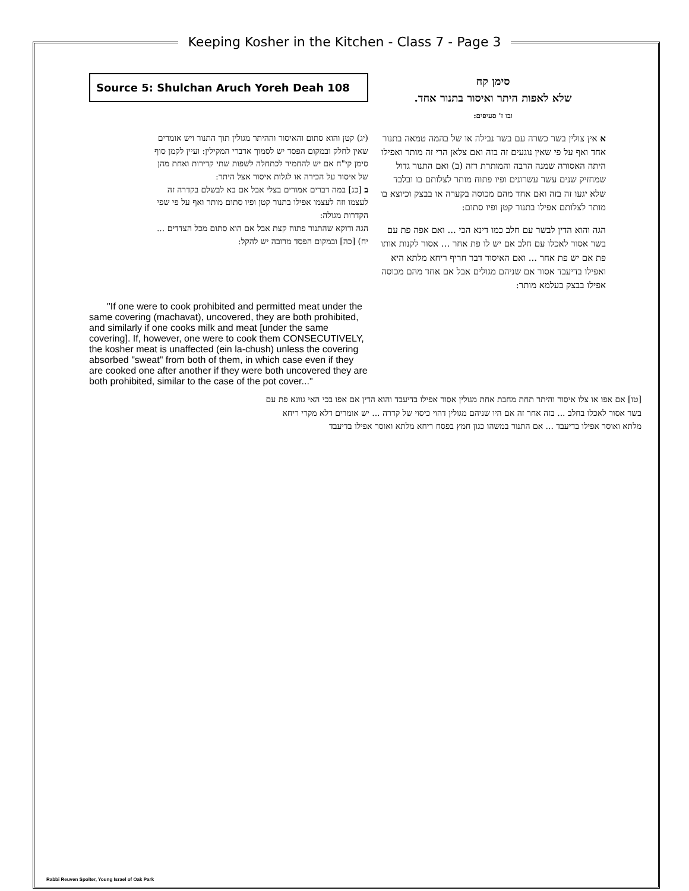Keeping Kosher in the Kitchen - Class 7 - Page 3
Source 5: Shulchan Aruch Yoreh Deah 108
(יג) קטן והוא סתום והאיסור וההיתר מגולין תוך התנור ויש אומרים שאין לחלק ובמקום הפסד יש לסמוך אדברי המקילין: ועיין לקמן סוף סימן קי"ח אם יש להחמיר לכתחלה לשפות שתי קדירות ואחת מהן של איסור על הכירה או לגלות איסור אצל היתר:
ב [כג] במה דברים אמורים בצלי אבל אם בא לבשלם בקדרה זה לעצמו וזה לעצמו אפילו בתנור קטן ופיו סתום מותר ואף על פי שפי הקדרות מגולה:
הגה ודוקא שהתנור פתוח קצת אבל אם הוא סתום מכל הצדדים ... יח) [כה] ובמקום הפסד מרובה יש להקל:
"If one were to cook prohibited and permitted meat under the same covering (machavat), uncovered, they are both prohibited, and similarly if one cooks milk and meat [under the same covering]. If, however, one were to cook them CONSECUTIVELY, the kosher meat is unaffected (ein la-chush) unless the covering absorbed "sweat" from both of them, in which case even if they are cooked one after another if they were both uncovered they are both prohibited, similar to the case of the pot cover..."
סימן קח
שלא לאפות היתר ואיסור בתנור אחד.
ובו ז' סעיפים:
א אין צולין בשר כשרה עם בשר נבילה או של בהמה טמאה בתנור אחד ואף על פי שאין נוגעים זה בזה ואם צלאן הרי זה מותר ואפילו היתה האסורה שמנה הרבה והמותרת רזה (ב) ואם התנור גדול שמחזיק שנים עשר עשרונים ופיו פתוח מותר לצלותם בו ובלבד שלא יגעו זה בזה ואם אחד מהם מכוסה בקערה או בבצק וכיוצא בו מותר לצלותם אפילו בתנור קטן ופיו סתום:
הגה והוא הדין לבשר עם חלב כמו דינא הכי ... ואם אפה פת עם בשר אסור לאכלו עם חלב אם יש לו פת אחר ... אסור לקנות אותו פת אם יש פת אחר ... ואם האיסור דבר חריף ריחא מלתא היא ואפילו בדיעבד אסור אם שניהם מגולים אבל אם אחד מהם מכוסה אפילו בבצק בעלמא מותר:
[טו] אם אפו או צלו איסור והיתר תחת מחבת אחת מגולין אסור אפילו בדיעבד והוא הדין אם אפו בכי האי גוונא פת עם בשר אסור לאכלו בחלב ... בזה אחר זה אם היו שניהם מגולין דהוי כיסוי של קדרה ... יש אומרים דלא מקרי ריחא מלתא ואוסר אפילו בדיעבד ... אם התנור במשהו כגון חמץ בפסח ריחא מלתא ואוסר אפילו בדיעבד
Rabbi Reuven Spolter, Young Israel of Oak Park